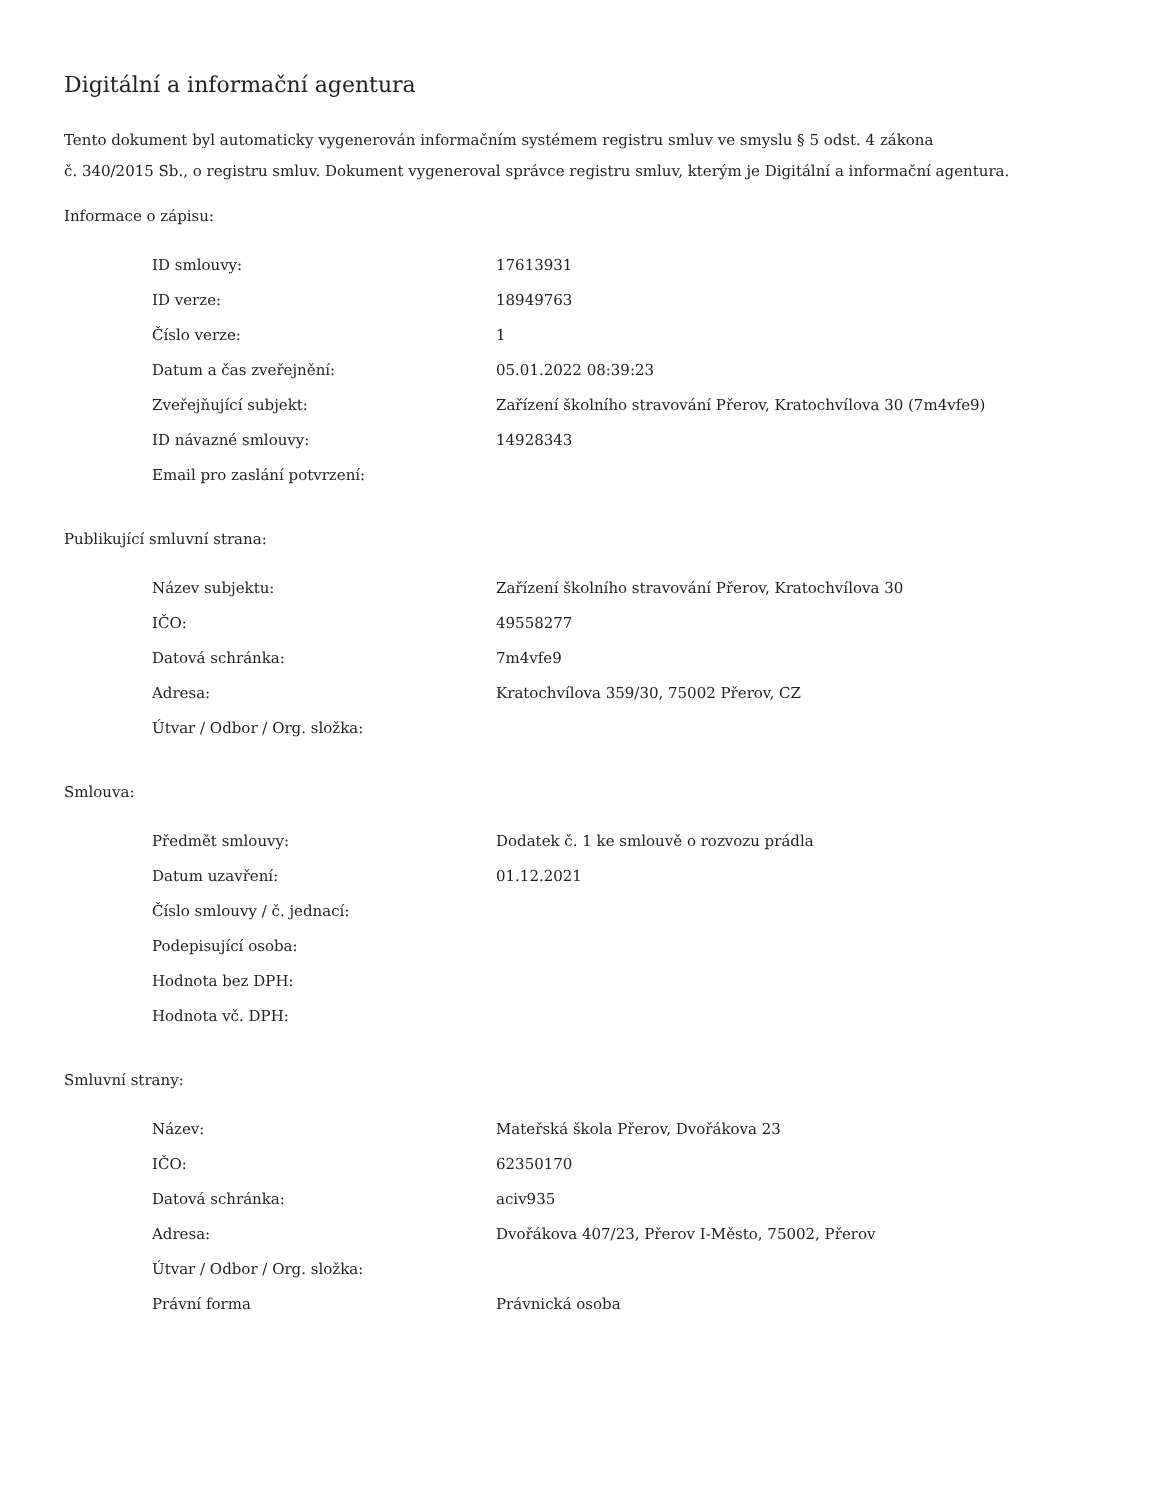Digitální a informační agentura
Tento dokument byl automaticky vygenerován informačním systémem registru smluv ve smyslu § 5 odst. 4 zákona
č. 340/2015 Sb., o registru smluv. Dokument vygeneroval správce registru smluv, kterým je Digitální a informační agentura.
Informace o zápisu:
| ID smlouvy: | 17613931 |
| ID verze: | 18949763 |
| Číslo verze: | 1 |
| Datum a čas zveřejnění: | 05.01.2022 08:39:23 |
| Zveřejňující subjekt: | Zařízení školního stravování Přerov, Kratochvílova 30 (7m4vfe9) |
| ID návazné smlouvy: | 14928343 |
| Email pro zaslání potvrzení: | |
Publikující smluvní strana:
| Název subjektu: | Zařízení školního stravování Přerov, Kratochvílova 30 |
| IČO: | 49558277 |
| Datová schránka: | 7m4vfe9 |
| Adresa: | Kratochvílova 359/30, 75002 Přerov, CZ |
| Útvar / Odbor / Org. složka: | |
Smlouva:
| Předmět smlouvy: | Dodatek č. 1 ke smlouvě o rozvozu prádla |
| Datum uzavření: | 01.12.2021 |
| Číslo smlouvy / č. jednací: | |
| Podepisující osoba: | |
| Hodnota bez DPH: | |
| Hodnota vč. DPH: | |
Smluvní strany:
| Název: | Mateřská škola Přerov, Dvořákova 23 |
| IČO: | 62350170 |
| Datová schránka: | aciv935 |
| Adresa: | Dvořákova 407/23, Přerov I-Město, 75002, Přerov |
| Útvar / Odbor / Org. složka: | |
| Právní forma | Právnická osoba |